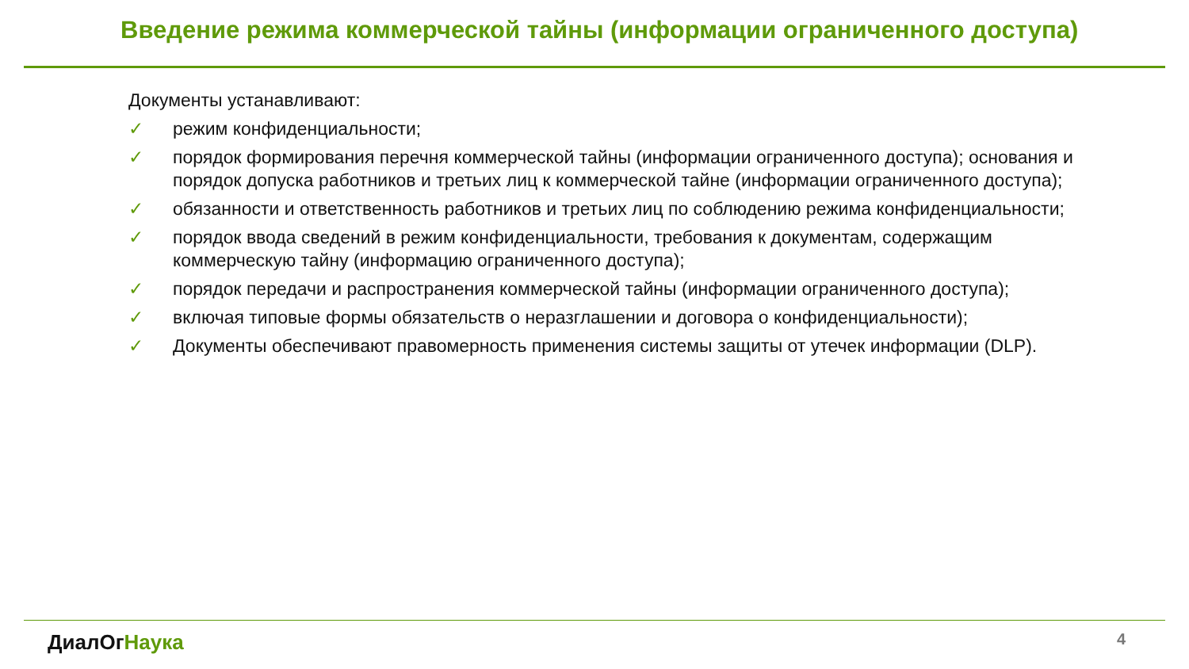Введение режима коммерческой тайны (информации ограниченного доступа)
Документы устанавливают:
✓ режим конфиденциальности;
✓ порядок формирования перечня коммерческой тайны (информации ограниченного доступа); основания и порядок допуска работников и третьих лиц к коммерческой тайне (информации ограниченного доступа);
✓ обязанности и ответственность работников и третьих лиц по соблюдению режима конфиденциальности;
✓ порядок ввода сведений в режим конфиденциальности, требования к документам, содержащим коммерческую тайну (информацию ограниченного доступа);
✓ порядок передачи и распространения коммерческой тайны (информации ограниченного доступа);
✓ включая типовые формы обязательств о неразглашении и договора о конфиденциальности);
✓ Документы обеспечивают правомерность применения системы защиты от утечек информации (DLP).
ДиалОгНаука 4